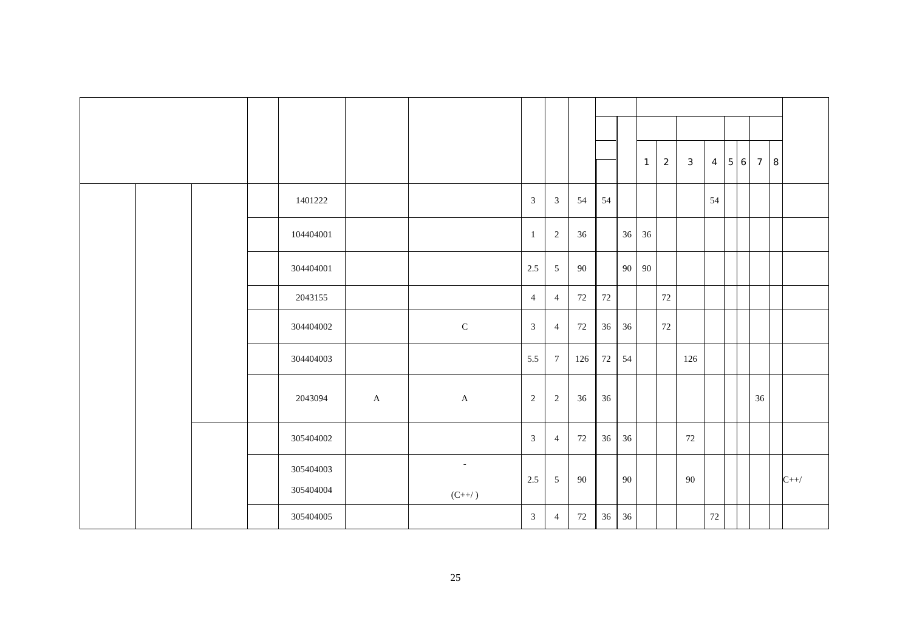| | | | | | | | | | | | | | | 1 | 2 | 3 | 4 | 5 | 6 | 7 | 8 | |
| --- | --- | --- | --- | --- | --- | --- | --- | --- | --- | --- | --- | --- | --- | --- | --- | --- | --- | --- | --- | --- | --- | --- |
| | | | | 1401222 | | | 3 | 3 | 54 | | 54 | | | | | | 54 | | | | | |
| | | | | 104404001 | | | 1 | 2 | 36 | | | | 36 | 36 | | | | | | | | |
| | | | | 304404001 | | | 2.5 | 5 | 90 | | | | 90 | 90 | | | | | | | | |
| | | | | 2043155 | | | 4 | 4 | 72 | | 72 | | | | 72 | | | | | | | |
| | | | | 304404002 | | C | 3 | 4 | 72 | | 36 | | 36 | | 72 | | | | | | | |
| | | | | 304404003 | | | 5.5 | 7 | 126 | | 72 | | 54 | | | 126 | | | | | | |
| | | | | 2043094 | A | A | 2 | 2 | 36 | | 36 | | | | | | | | | 36 | | |
| | | | | 305404002 | | | 3 | 4 | 72 | | 36 | | 36 | | | 72 | | | | | | |
| | | | | 305404003 305404004 | | - (C++/ ) | 2.5 | 5 | 90 | | | | 90 | | | 90 | | | | | | C++/ |
| | | | | 305404005 | | | 3 | 4 | 72 | | 36 | | 36 | | | | 72 | | | | | |
25